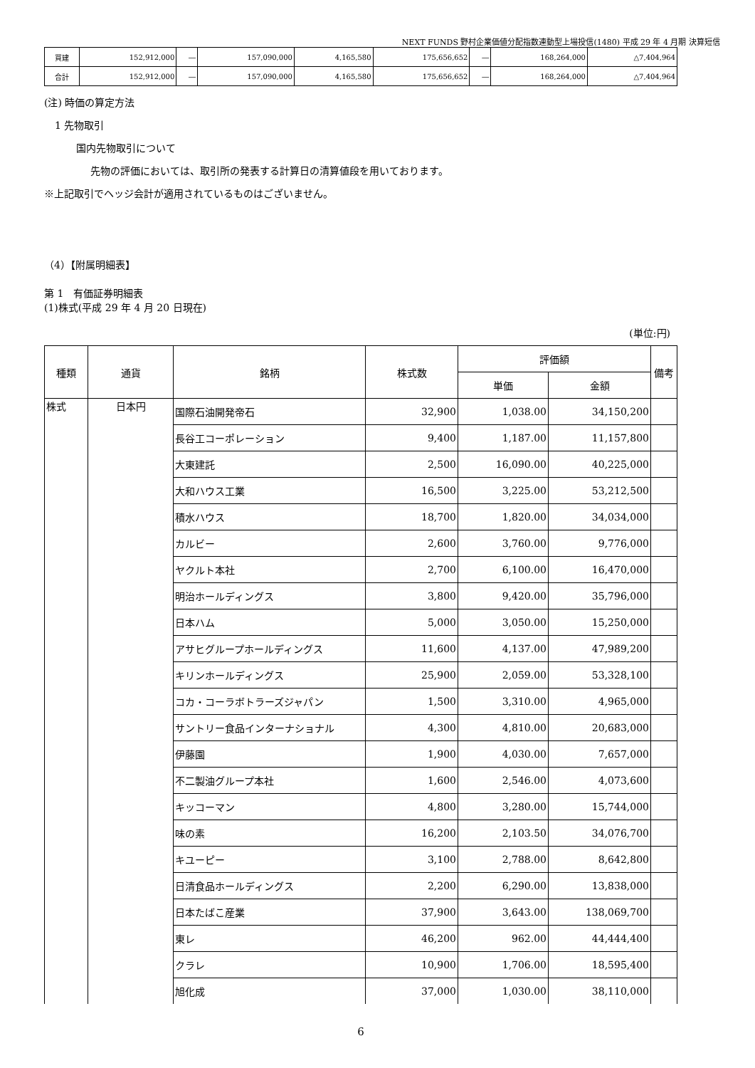NEXT FUNDS 野村企業価値分配指数連動型上場投信(1480) 平成 29 年 4 月期 決算短信
| 買建 | 152,912,000 | ― | 157,090,000 | 4,165,580 | 175,656,652 | ― | 168,264,000 | △7,404,964 |
| 合計 | 152,912,000 | ― | 157,090,000 | 4,165,580 | 175,656,652 | ― | 168,264,000 | △7,404,964 |
(注) 時価の算定方法
1 先物取引
国内先物取引について
先物の評価においては、取引所の発表する計算日の清算値段を用いております。
※上記取引でヘッジ会計が適用されているものはございません。
（4）【附属明細表】
第 1　有価証券明細表
(1)株式(平成 29 年 4 月 20 日現在)
(単位:円)
| 種類 | 通貨 | 銘柄 | 株式数 | 評価額 | | 備考 |
| --- | --- | --- | --- | --- | --- | --- |
| | | | | 単価 | 金額 | |
| 株式 | 日本円 | 国際石油開発帝石 | 32,900 | 1,038.00 | 34,150,200 | |
| | | 長谷工コーポレーション | 9,400 | 1,187.00 | 11,157,800 | |
| | | 大東建託 | 2,500 | 16,090.00 | 40,225,000 | |
| | | 大和ハウス工業 | 16,500 | 3,225.00 | 53,212,500 | |
| | | 積水ハウス | 18,700 | 1,820.00 | 34,034,000 | |
| | | カルビー | 2,600 | 3,760.00 | 9,776,000 | |
| | | ヤクルト本社 | 2,700 | 6,100.00 | 16,470,000 | |
| | | 明治ホールディングス | 3,800 | 9,420.00 | 35,796,000 | |
| | | 日本ハム | 5,000 | 3,050.00 | 15,250,000 | |
| | | アサヒグループホールディングス | 11,600 | 4,137.00 | 47,989,200 | |
| | | キリンホールディングス | 25,900 | 2,059.00 | 53,328,100 | |
| | | コカ・コーラボトラーズジャパン | 1,500 | 3,310.00 | 4,965,000 | |
| | | サントリー食品インターナショナル | 4,300 | 4,810.00 | 20,683,000 | |
| | | 伊藤園 | 1,900 | 4,030.00 | 7,657,000 | |
| | | 不二製油グループ本社 | 1,600 | 2,546.00 | 4,073,600 | |
| | | キッコーマン | 4,800 | 3,280.00 | 15,744,000 | |
| | | 味の素 | 16,200 | 2,103.50 | 34,076,700 | |
| | | キユーピー | 3,100 | 2,788.00 | 8,642,800 | |
| | | 日清食品ホールディングス | 2,200 | 6,290.00 | 13,838,000 | |
| | | 日本たばこ産業 | 37,900 | 3,643.00 | 138,069,700 | |
| | | 東レ | 46,200 | 962.00 | 44,444,400 | |
| | | クラレ | 10,900 | 1,706.00 | 18,595,400 | |
| | | 旭化成 | 37,000 | 1,030.00 | 38,110,000 | |
6